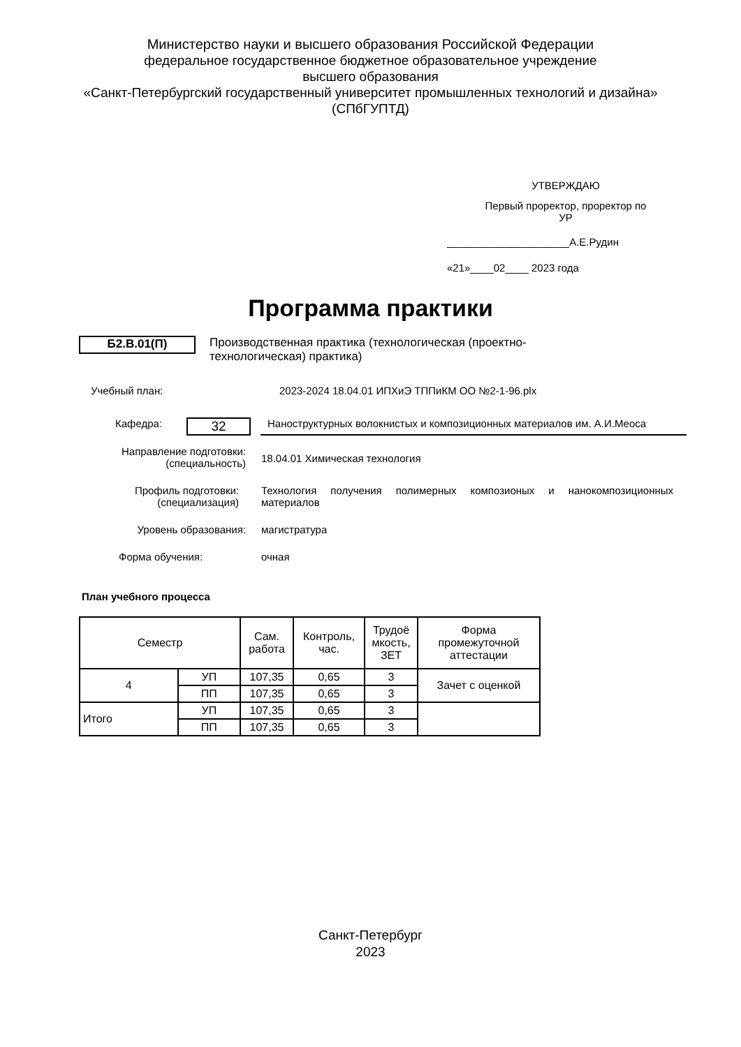Министерство науки и высшего образования Российской Федерации
федеральное государственное бюджетное образовательное учреждение
высшего образования
«Санкт-Петербургский государственный университет промышленных технологий и дизайна»
(СПбГУПТД)
УТВЕРЖДАЮ
Первый проректор, проректор по
УР
_____________________А.Е.Рудин
«21»____02____ 2023 года
Программа практики
Б2.В.01(П)
Производственная практика (технологическая (проектно-технологическая) практика)
Учебный план: 2023-2024 18.04.01 ИПХиЭ ТППиКМ ОО №2-1-96.plx
Кафедра:
32
Наноструктурных волокнистых и композиционных материалов им. А.И.Меоса
Направление подготовки:
(специальность)
18.04.01 Химическая технология
Профиль подготовки:
(специализация)
Технология получения полимерных композионых и нанокомпозиционных материалов
Уровень образования: магистратура
Форма обучения: очная
План учебного процесса
| Семестр | | Сам. работа | Контроль, час. | Трудоё мкость, ЗЕТ | Форма промежуточной аттестации |
| --- | --- | --- | --- | --- | --- |
| 4 | УП | 107,35 | 0,65 | 3 | Зачет с оценкой |
| | ПП | 107,35 | 0,65 | 3 | |
| Итого | УП | 107,35 | 0,65 | 3 | |
| | ПП | 107,35 | 0,65 | 3 | |
Санкт-Петербург
2023